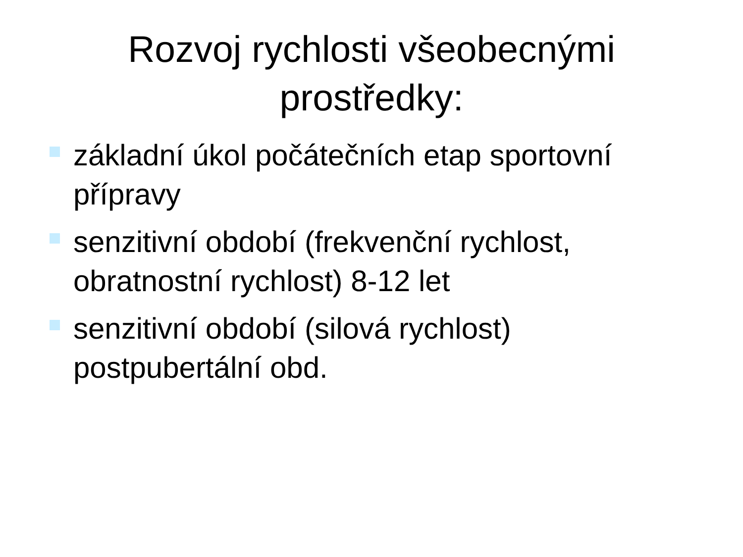Rozvoj rychlosti všeobecnými
prostředky:
základní úkol počátečních etap sportovní přípravy
senzitivní období (frekvenční rychlost, obratnostní rychlost) 8-12 let
senzitivní období (silová rychlost) postpubertální obd.